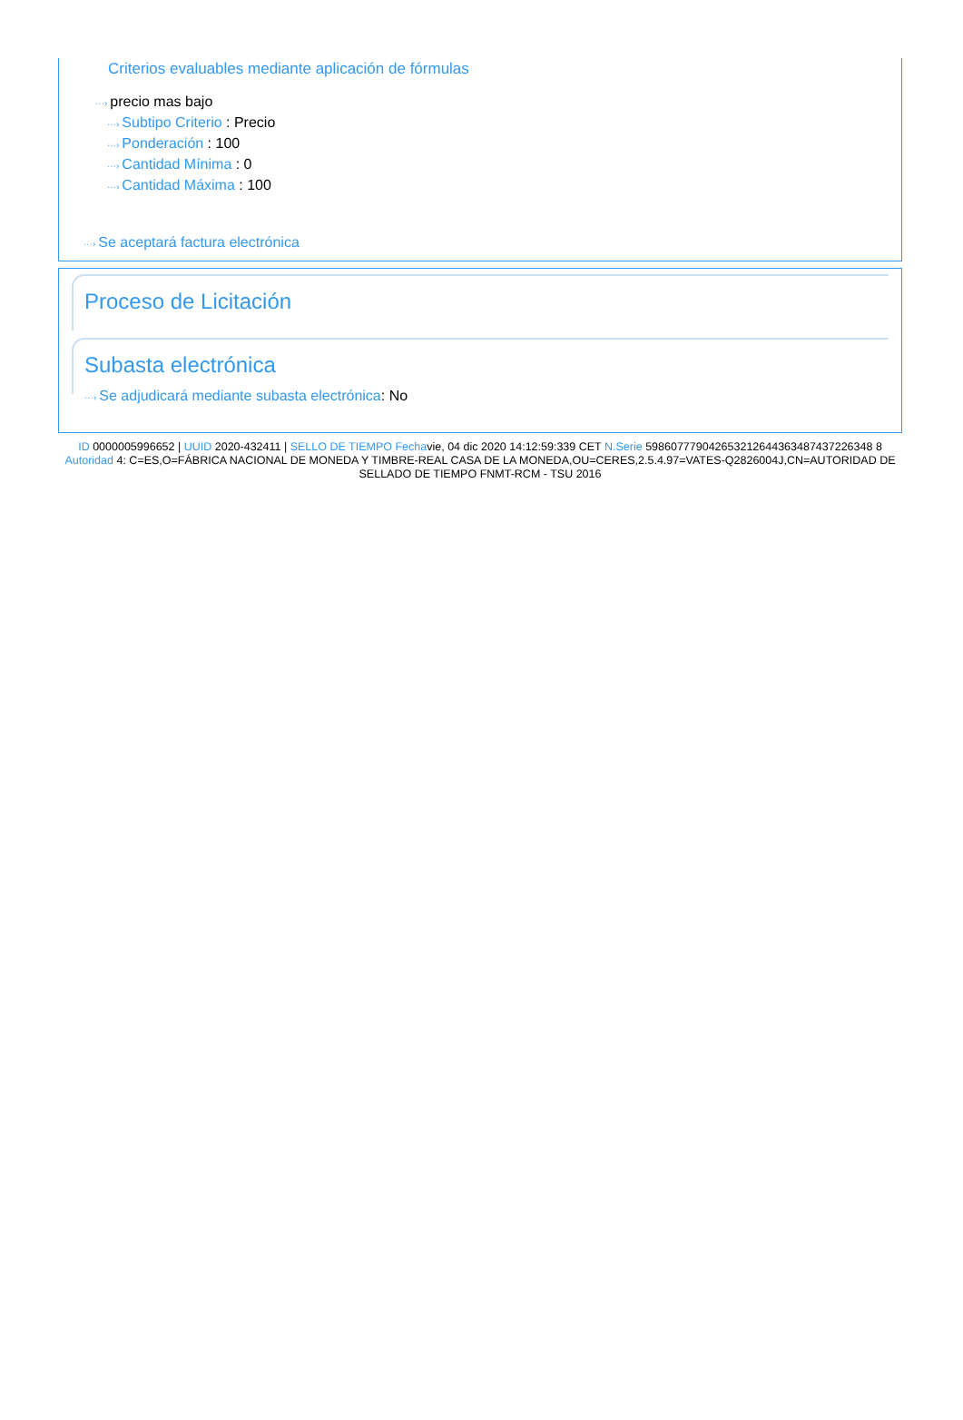Criterios evaluables mediante aplicación de fórmulas
···› precio mas bajo
···› Subtipo Criterio : Precio
···› Ponderación : 100
···› Cantidad Mínima : 0
···› Cantidad Máxima : 100
···› Se aceptará factura electrónica
Proceso de Licitación
Subasta electrónica
···› Se adjudicará mediante subasta electrónica: No
ID 0000005996652 | UUID 2020-432411 | SELLO DE TIEMPO Fechavie, 04 dic 2020 14:12:59:339 CET N.Serie 598607779042653212644363487437226348 8 Autoridad 4: C=ES,O=FÁBRICA NACIONAL DE MONEDA Y TIMBRE-REAL CASA DE LA MONEDA,OU=CERES,2.5.4.97=VATES-Q2826004J,CN=AUTORIDAD DE SELLADO DE TIEMPO FNMT-RCM - TSU 2016